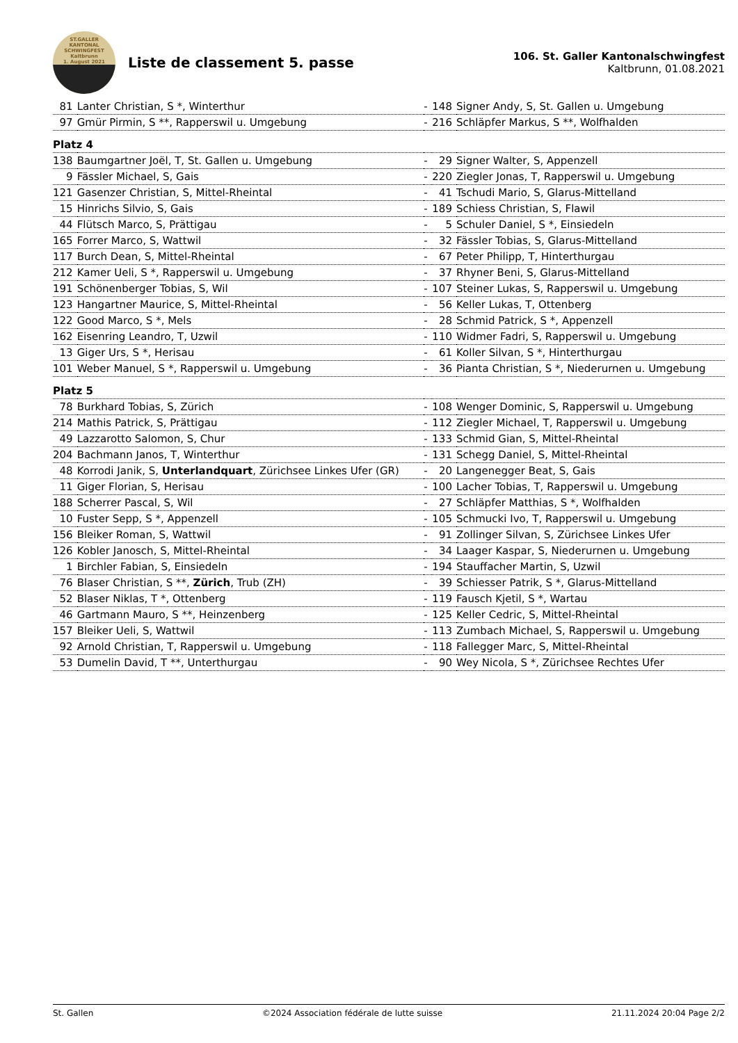ST.GALLER
KANTONAL
SCHWINGFEST
Kaltbrunn
1. August 2021
Liste de classement 5. passe
106. St. Galler Kantonalschwingfest
Kaltbrunn, 01.08.2021
| 81 | Lanter Christian, S *, Winterthur | - | 148 | Signer Andy, S, St. Gallen u. Umgebung |
| 97 | Gmür Pirmin, S **, Rapperswil u. Umgebung | - | 216 | Schläpfer Markus, S **, Wolfhalden |
| Platz 4 | | | | |
| 138 | Baumgartner Joël, T, St. Gallen u. Umgebung | - | 29 | Signer Walter, S, Appenzell |
| 9 | Fässler Michael, S, Gais | - | 220 | Ziegler Jonas, T, Rapperswil u. Umgebung |
| 121 | Gasenzer Christian, S, Mittel-Rheintal | - | 41 | Tschudi Mario, S, Glarus-Mittelland |
| 15 | Hinrichs Silvio, S, Gais | - | 189 | Schiess Christian, S, Flawil |
| 44 | Flütsch Marco, S, Prättigau | - | 5 | Schuler Daniel, S *, Einsiedeln |
| 165 | Forrer Marco, S, Wattwil | - | 32 | Fässler Tobias, S, Glarus-Mittelland |
| 117 | Burch Dean, S, Mittel-Rheintal | - | 67 | Peter Philipp, T, Hinterthurgau |
| 212 | Kamer Ueli, S *, Rapperswil u. Umgebung | - | 37 | Rhyner Beni, S, Glarus-Mittelland |
| 191 | Schönenberger Tobias, S, Wil | - | 107 | Steiner Lukas, S, Rapperswil u. Umgebung |
| 123 | Hangartner Maurice, S, Mittel-Rheintal | - | 56 | Keller Lukas, T, Ottenberg |
| 122 | Good Marco, S *, Mels | - | 28 | Schmid Patrick, S *, Appenzell |
| 162 | Eisenring Leandro, T, Uzwil | - | 110 | Widmer Fadri, S, Rapperswil u. Umgebung |
| 13 | Giger Urs, S *, Herisau | - | 61 | Koller Silvan, S *, Hinterthurgau |
| 101 | Weber Manuel, S *, Rapperswil u. Umgebung | - | 36 | Pianta Christian, S *, Niederurnen u. Umgebung |
| Platz 5 | | | | |
| 78 | Burkhard Tobias, S, Zürich | - | 108 | Wenger Dominic, S, Rapperswil u. Umgebung |
| 214 | Mathis Patrick, S, Prättigau | - | 112 | Ziegler Michael, T, Rapperswil u. Umgebung |
| 49 | Lazzarotto Salomon, S, Chur | - | 133 | Schmid Gian, S, Mittel-Rheintal |
| 204 | Bachmann Janos, T, Winterthur | - | 131 | Schegg Daniel, S, Mittel-Rheintal |
| 48 | Korrodi Janik, S, Unterlandquart , Zürichsee Linkes Ufer (GR) | - | 20 | Langenegger Beat, S, Gais |
| 11 | Giger Florian, S, Herisau | - | 100 | Lacher Tobias, T, Rapperswil u. Umgebung |
| 188 | Scherrer Pascal, S, Wil | - | 27 | Schläpfer Matthias, S *, Wolfhalden |
| 10 | Fuster Sepp, S *, Appenzell | - | 105 | Schmucki Ivo, T, Rapperswil u. Umgebung |
| 156 | Bleiker Roman, S, Wattwil | - | 91 | Zollinger Silvan, S, Zürichsee Linkes Ufer |
| 126 | Kobler Janosch, S, Mittel-Rheintal | - | 34 | Laager Kaspar, S, Niederurnen u. Umgebung |
| 1 | Birchler Fabian, S, Einsiedeln | - | 194 | Stauffacher Martin, S, Uzwil |
| 76 | Blaser Christian, S **, Zürich , Trub (ZH) | - | 39 | Schiesser Patrik, S *, Glarus-Mittelland |
| 52 | Blaser Niklas, T *, Ottenberg | - | 119 | Fausch Kjetil, S *, Wartau |
| 46 | Gartmann Mauro, S **, Heinzenberg | - | 125 | Keller Cedric, S, Mittel-Rheintal |
| 157 | Bleiker Ueli, S, Wattwil | - | 113 | Zumbach Michael, S, Rapperswil u. Umgebung |
| 92 | Arnold Christian, T, Rapperswil u. Umgebung | - | 118 | Fallegger Marc, S, Mittel-Rheintal |
| 53 | Dumelin David, T **, Unterthurgau | - | 90 | Wey Nicola, S *, Zürichsee Rechtes Ufer |
St. Gallen ©2024 Association fédérale de lutte suisse 21.11.2024 20:04 Page 2/2